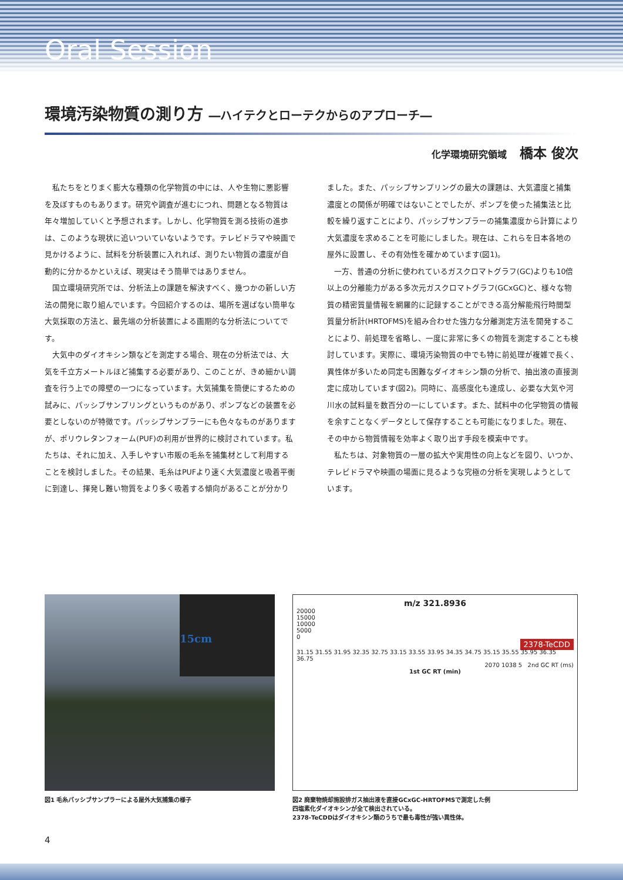Oral Session
環境汚染物質の測り方 ―ハイテクとローテクからのアプローチ―
化学環境研究領域 橋本 俊次
私たちをとりまく膨大な種類の化学物質の中には、人や生物に悪影響を及ぼすものもあります。研究や調査が進むにつれ、問題となる物質は年々増加していくと予想されます。しかし、化学物質を測る技術の進歩は、このような現状に追いついていないようです。テレビドラマや映画で見かけるように、試料を分析装置に入れれば、測りたい物質の濃度が自動的に分かるかといえば、現実はそう簡単ではありません。
国立環境研究所では、分析法上の課題を解決すべく、幾つかの新しい方法の開発に取り組んでいます。今回紹介するのは、場所を選ばない簡単な大気採取の方法と、最先端の分析装置による画期的な分析法についてです。
大気中のダイオキシン類などを測定する場合、現在の分析法では、大気を千立方メートルほど捕集する必要があり、このことが、きめ細かい調査を行う上での障壁の一つになっています。大気捕集を簡便にするための試みに、パッシブサンプリングというものがあり、ポンプなどの装置を必要としないのが特徴です。パッシブサンプラーにも色々なものがありますが、ポリウレタンフォーム(PUF)の利用が世界的に検討されています。私たちは、それに加え、入手しやすい市販の毛糸を捕集材として利用することを検討しました。その結果、毛糸はPUFより速く大気濃度と吸着平衡に到達し、揮発し難い物質をより多く吸着する傾向があることが分かりました。また、パッシブサンプリングの最大の課題は、大気濃度と捕集濃度との関係が明確ではないことでしたが、ポンプを使った捕集法と比較を繰り返すことにより、パッシブサンプラーの捕集濃度から計算により大気濃度を求めることを可能にしました。現在は、これらを日本各地の屋外に設置し、その有効性を確かめています(図1)。
一方、普通の分析に使われているガスクロマトグラフ(GC)よりも10倍以上の分離能力がある多次元ガスクロマトグラフ(GCxGC)と、様々な物質の精密質量情報を網羅的に記録することができる高分解能飛行時間型質量分析計(HRTOFMS)を組み合わせた強力な分離測定方法を開発することにより、前処理を省略し、一度に非常に多くの物質を測定することも検討しています。実際に、環境汚染物質の中でも特に前処理が複雑で長く、異性体が多いため同定も困難なダイオキシン類の分析で、抽出液の直接測定に成功しています(図2)。同時に、高感度化も達成し、必要な大気や河川水の試料量を数百分の一にしています。また、試料中の化学物質の情報を余すことなくデータとして保存することも可能になりました。現在、その中から物質情報を効率よく取り出す手段を模索中です。
私たちは、対象物質の一層の拡大や実用性の向上などを図り、いつか、テレビドラマや映画の場面に見るような究極の分析を実現しようとしています。
15cm
図1 毛糸パッシブサンプラーによる屋外大気捕集の様子
m/z 321.8936
20000
15000
10000
5000
0
2378-TeCDD
31.15 31.55 31.95 32.35 32.75 33.15 33.55 33.95 34.35 34.75 35.15 35.55 35.95 36.35 36.75
2070 1038 5 2nd GC RT (ms)
1st GC RT (min)
図2 廃棄物焼却施設排ガス抽出液を直接GCxGC-HRTOFMSで測定した例
四塩素化ダイオキシンが全て検出されている。
2378-TeCDDはダイオキシン類のうちで最も毒性が強い異性体。
4